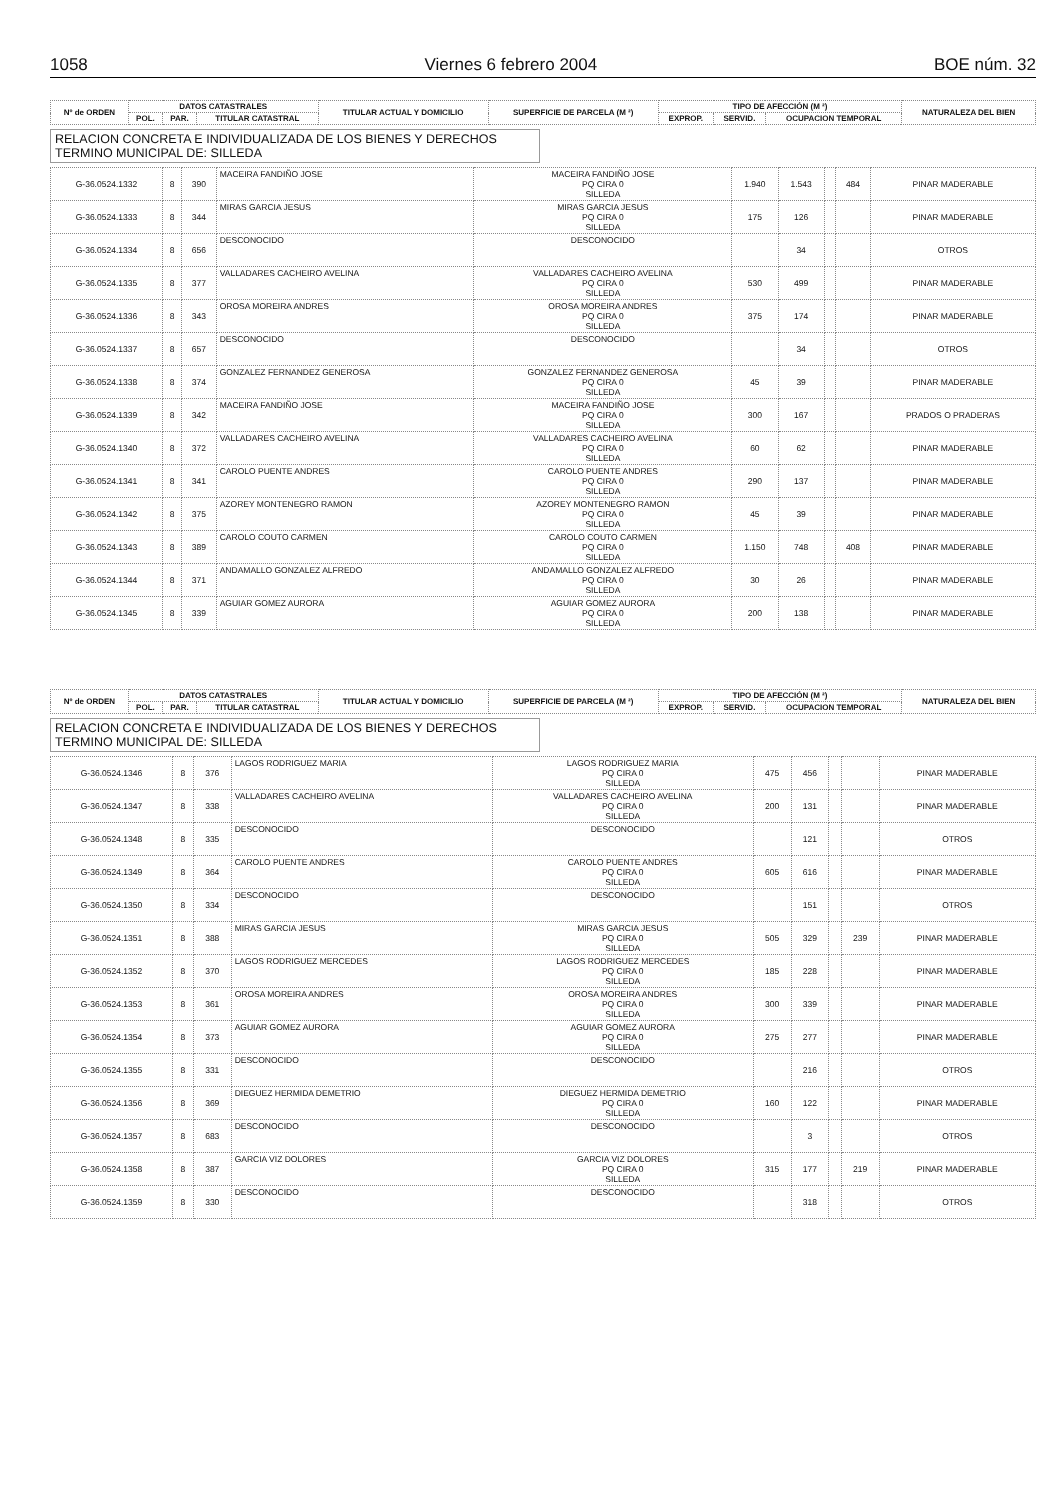1058 Viernes 6 febrero 2004 BOE núm. 32
| Nº de ORDEN | DATOS CATASTRALES | | | TITULAR ACTUAL Y DOMICILIO | SUPERFICIE DE PARCELA (M ²) | TIPO DE AFECCIÓN (M ²) | | | NATURALEZA DEL BIEN |
| --- | --- | --- | --- | --- | --- | --- | --- | --- | --- |
| | POL. | PAR. | TITULAR CATASTRAL | | | EXPROP. | SERVID. | OCUPACION TEMPORAL | |
RELACION CONCRETA E INDIVIDUALIZADA DE LOS BIENES Y DERECHOS
TERMINO MUNICIPAL DE: SILLEDA
| G-36.0524.1332 | 8 | 390 | MACEIRA FANDIÑO JOSE | MACEIRA FANDIÑO JOSE PQ CIRA 0 SILLEDA | 1.940 | 1.543 | | 484 | PINAR MADERABLE |
| G-36.0524.1333 | 8 | 344 | MIRAS GARCIA JESUS | MIRAS GARCIA JESUS PQ CIRA 0 SILLEDA | 175 | 126 | | | PINAR MADERABLE |
| G-36.0524.1334 | 8 | 656 | DESCONOCIDO | DESCONOCIDO | | 34 | | | OTROS |
| G-36.0524.1335 | 8 | 377 | VALLADARES CACHEIRO AVELINA | VALLADARES CACHEIRO AVELINA PQ CIRA 0 SILLEDA | 530 | 499 | | | PINAR MADERABLE |
| G-36.0524.1336 | 8 | 343 | OROSA MOREIRA ANDRES | OROSA MOREIRA ANDRES PQ CIRA 0 SILLEDA | 375 | 174 | | | PINAR MADERABLE |
| G-36.0524.1337 | 8 | 657 | DESCONOCIDO | DESCONOCIDO | | 34 | | | OTROS |
| G-36.0524.1338 | 8 | 374 | GONZALEZ FERNANDEZ GENEROSA | GONZALEZ FERNANDEZ GENEROSA PQ CIRA 0 SILLEDA | 45 | 39 | | | PINAR MADERABLE |
| G-36.0524.1339 | 8 | 342 | MACEIRA FANDIÑO JOSE | MACEIRA FANDIÑO JOSE PQ CIRA 0 SILLEDA | 300 | 167 | | | PRADOS O PRADERAS |
| G-36.0524.1340 | 8 | 372 | VALLADARES CACHEIRO AVELINA | VALLADARES CACHEIRO AVELINA PQ CIRA 0 SILLEDA | 60 | 62 | | | PINAR MADERABLE |
| G-36.0524.1341 | 8 | 341 | CAROLO PUENTE ANDRES | CAROLO PUENTE ANDRES PQ CIRA 0 SILLEDA | 290 | 137 | | | PINAR MADERABLE |
| G-36.0524.1342 | 8 | 375 | AZOREY MONTENEGRO RAMON | AZOREY MONTENEGRO RAMON PQ CIRA 0 SILLEDA | 45 | 39 | | | PINAR MADERABLE |
| G-36.0524.1343 | 8 | 389 | CAROLO COUTO CARMEN | CAROLO COUTO CARMEN PQ CIRA 0 SILLEDA | 1.150 | 748 | | 408 | PINAR MADERABLE |
| G-36.0524.1344 | 8 | 371 | ANDAMALLO GONZALEZ ALFREDO | ANDAMALLO GONZALEZ ALFREDO PQ CIRA 0 SILLEDA | 30 | 26 | | | PINAR MADERABLE |
| G-36.0524.1345 | 8 | 339 | AGUIAR GOMEZ AURORA | AGUIAR GOMEZ AURORA PQ CIRA 0 SILLEDA | 200 | 138 | | | PINAR MADERABLE |
| Nº de ORDEN | DATOS CATASTRALES | | | TITULAR ACTUAL Y DOMICILIO | SUPERFICIE DE PARCELA (M ²) | TIPO DE AFECCIÓN (M ²) | | | NATURALEZA DEL BIEN |
| --- | --- | --- | --- | --- | --- | --- | --- | --- | --- |
| | POL. | PAR. | TITULAR CATASTRAL | | | EXPROP. | SERVID. | OCUPACION TEMPORAL | |
RELACION CONCRETA E INDIVIDUALIZADA DE LOS BIENES Y DERECHOS
TERMINO MUNICIPAL DE: SILLEDA
| G-36.0524.1346 | 8 | 376 | LAGOS RODRIGUEZ MARIA | LAGOS RODRIGUEZ MARIA PQ CIRA 0 SILLEDA | 475 | 456 | | | PINAR MADERABLE |
| G-36.0524.1347 | 8 | 338 | VALLADARES CACHEIRO AVELINA | VALLADARES CACHEIRO AVELINA PQ CIRA 0 SILLEDA | 200 | 131 | | | PINAR MADERABLE |
| G-36.0524.1348 | 8 | 335 | DESCONOCIDO | DESCONOCIDO | | 121 | | | OTROS |
| G-36.0524.1349 | 8 | 364 | CAROLO PUENTE ANDRES | CAROLO PUENTE ANDRES PQ CIRA 0 SILLEDA | 605 | 616 | | | PINAR MADERABLE |
| G-36.0524.1350 | 8 | 334 | DESCONOCIDO | DESCONOCIDO | | 151 | | | OTROS |
| G-36.0524.1351 | 8 | 388 | MIRAS GARCIA JESUS | MIRAS GARCIA JESUS PQ CIRA 0 SILLEDA | 505 | 329 | | 239 | PINAR MADERABLE |
| G-36.0524.1352 | 8 | 370 | LAGOS RODRIGUEZ MERCEDES | LAGOS RODRIGUEZ MERCEDES PQ CIRA 0 SILLEDA | 185 | 228 | | | PINAR MADERABLE |
| G-36.0524.1353 | 8 | 361 | OROSA MOREIRA ANDRES | OROSA MOREIRA ANDRES PQ CIRA 0 SILLEDA | 300 | 339 | | | PINAR MADERABLE |
| G-36.0524.1354 | 8 | 373 | AGUIAR GOMEZ AURORA | AGUIAR GOMEZ AURORA PQ CIRA 0 SILLEDA | 275 | 277 | | | PINAR MADERABLE |
| G-36.0524.1355 | 8 | 331 | DESCONOCIDO | DESCONOCIDO | | 216 | | | OTROS |
| G-36.0524.1356 | 8 | 369 | DIEGUEZ HERMIDA DEMETRIO | DIEGUEZ HERMIDA DEMETRIO PQ CIRA 0 SILLEDA | 160 | 122 | | | PINAR MADERABLE |
| G-36.0524.1357 | 8 | 683 | DESCONOCIDO | DESCONOCIDO | | 3 | | | OTROS |
| G-36.0524.1358 | 8 | 387 | GARCIA VIZ DOLORES | GARCIA VIZ DOLORES PQ CIRA 0 SILLEDA | 315 | 177 | | 219 | PINAR MADERABLE |
| G-36.0524.1359 | 8 | 330 | DESCONOCIDO | DESCONOCIDO | | 318 | | | OTROS |